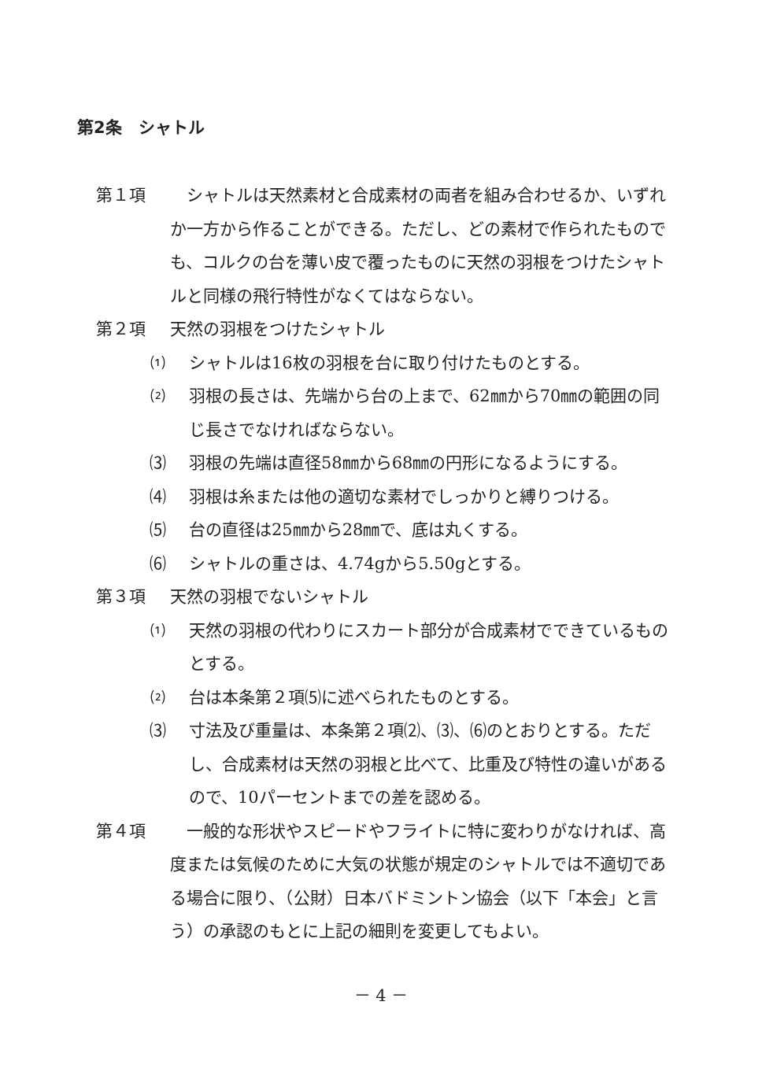第2条　シャトル
第１項 　シャトルは天然素材と合成素材の両者を組み合わせるか、いずれか一方から作ることができる。ただし、どの素材で作られたものでも、コルクの台を薄い皮で覆ったものに天然の羽根をつけたシャトルと同様の飛行特性がなくてはならない。
第２項 天然の羽根をつけたシャトル
⑴ シャトルは16枚の羽根を台に取り付けたものとする。
⑵ 羽根の長さは、先端から台の上まで、62㎜から70㎜の範囲の同じ長さでなければならない。
⑶ 羽根の先端は直径58㎜から68㎜の円形になるようにする。
⑷ 羽根は糸または他の適切な素材でしっかりと縛りつける。
⑸ 台の直径は25㎜から28㎜で、底は丸くする。
⑹ シャトルの重さは、4.74gから5.50gとする。
第３項 天然の羽根でないシャトル
⑴ 天然の羽根の代わりにスカート部分が合成素材でできているものとする。
⑵ 台は本条第２項⑸に述べられたものとする。
⑶ 寸法及び重量は、本条第２項⑵、⑶、⑹のとおりとする。ただし、合成素材は天然の羽根と比べて、比重及び特性の違いがあるので、10パーセントまでの差を認める。
第４項 　一般的な形状やスピードやフライトに特に変わりがなければ、高度または気候のために大気の状態が規定のシャトルでは不適切である場合に限り、（公財）日本バドミントン協会（以下「本会」と言う）の承認のもとに上記の細則を変更してもよい。
－ 4 －